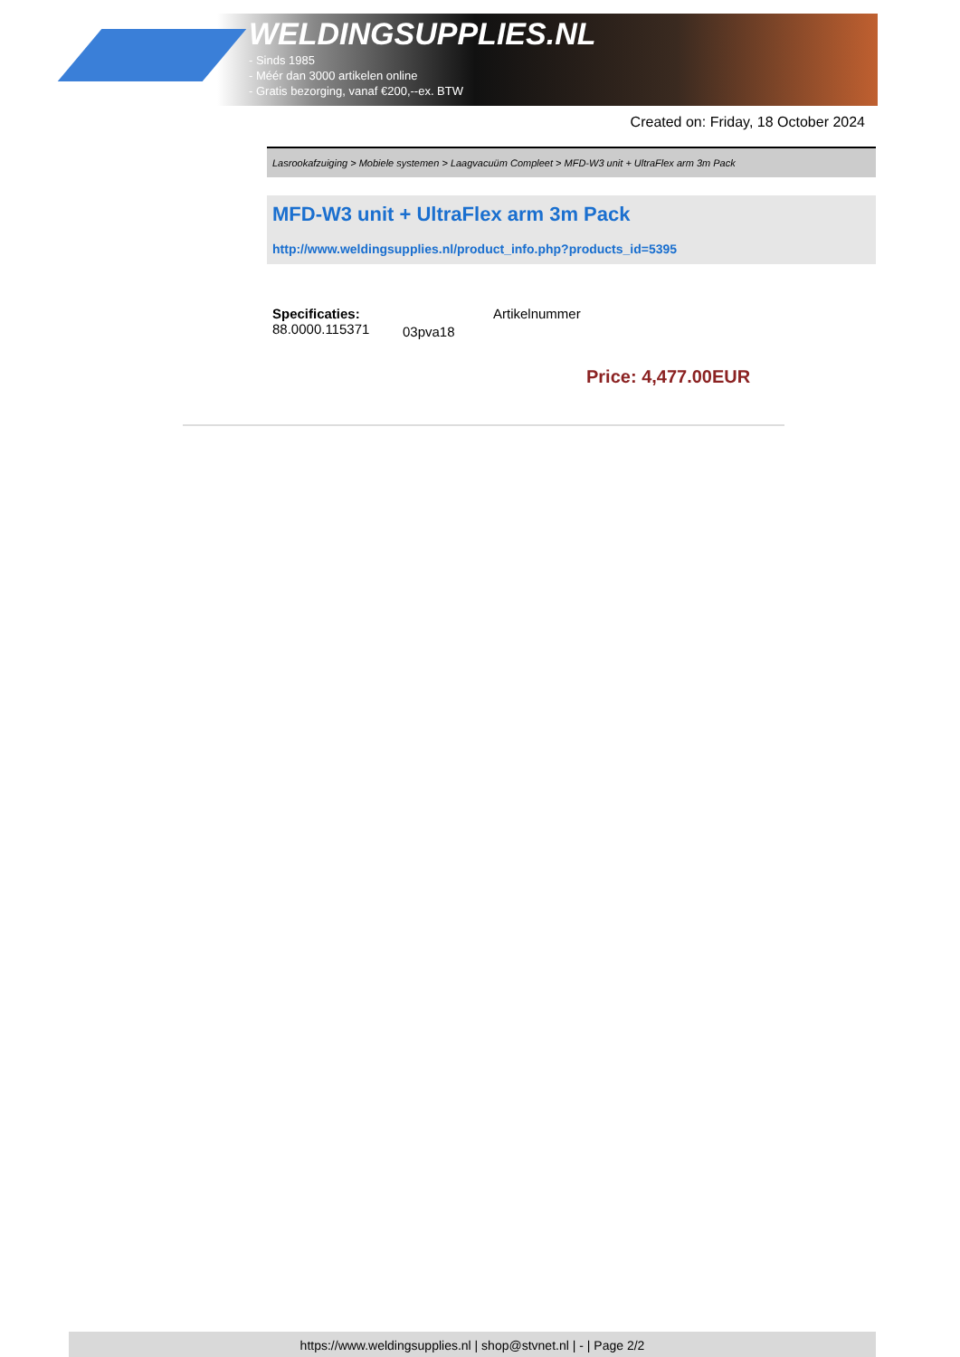WELDINGSUPPLIES.NL
- Sinds 1985
- Méér dan 3000 artikelen online
- Gratis bezorging, vanaf €200,--ex. BTW
Created on: Friday, 18 October 2024
Lasrookafzuiging > Mobiele systemen > Laagvacuüm Compleet > MFD-W3 unit + UltraFlex arm 3m Pack
MFD-W3 unit + UltraFlex arm 3m Pack
http://www.weldingsupplies.nl/product_info.php?products_id=5395
Specificaties:
88.0000.115371
03pva18
Artikelnummer
Price: 4,477.00EUR
https://www.weldingsupplies.nl | shop@stvnet.nl | - | Page 2/2